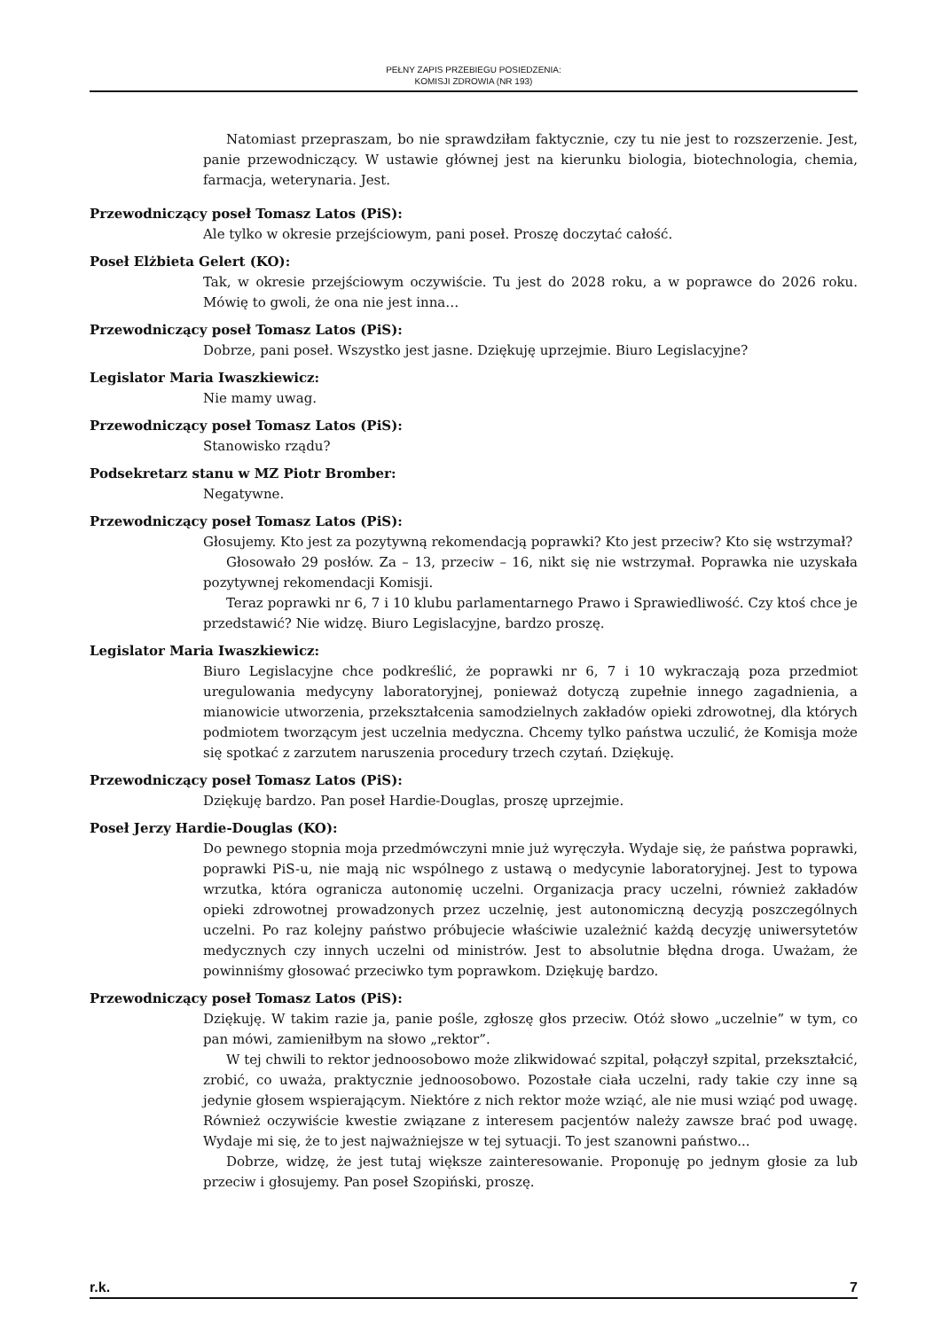PEŁNY ZAPIS PRZEBIEGU POSIEDZENIA:
KOMISJI ZDROWIA (NR 193)
Natomiast przepraszam, bo nie sprawdziłam faktycznie, czy tu nie jest to rozszerzenie. Jest, panie przewodniczący. W ustawie głównej jest na kierunku biologia, biotechnologia, chemia, farmacja, weterynaria. Jest.
Przewodniczący poseł Tomasz Latos (PiS):
Ale tylko w okresie przejściowym, pani poseł. Proszę doczytać całość.
Poseł Elżbieta Gelert (KO):
Tak, w okresie przejściowym oczywiście. Tu jest do 2028 roku, a w poprawce do 2026 roku. Mówię to gwoli, że ona nie jest inna…
Przewodniczący poseł Tomasz Latos (PiS):
Dobrze, pani poseł. Wszystko jest jasne. Dziękuję uprzejmie. Biuro Legislacyjne?
Legislator Maria Iwaszkiewicz:
Nie mamy uwag.
Przewodniczący poseł Tomasz Latos (PiS):
Stanowisko rządu?
Podsekretarz stanu w MZ Piotr Bromber:
Negatywne.
Przewodniczący poseł Tomasz Latos (PiS):
Głosujemy. Kto jest za pozytywną rekomendacją poprawki? Kto jest przeciw? Kto się wstrzymał?
Głosowało 29 posłów. Za – 13, przeciw – 16, nikt się nie wstrzymał. Poprawka nie uzyskała pozytywnej rekomendacji Komisji.
Teraz poprawki nr 6, 7 i 10 klubu parlamentarnego Prawo i Sprawiedliwość. Czy ktoś chce je przedstawić? Nie widzę. Biuro Legislacyjne, bardzo proszę.
Legislator Maria Iwaszkiewicz:
Biuro Legislacyjne chce podkreślić, że poprawki nr 6, 7 i 10 wykraczają poza przedmiot uregulowania medycyny laboratoryjnej, ponieważ dotyczą zupełnie innego zagadnienia, a mianowicie utworzenia, przekształcenia samodzielnych zakładów opieki zdrowotnej, dla których podmiotem tworzącym jest uczelnia medyczna. Chcemy tylko państwa uczulić, że Komisja może się spotkać z zarzutem naruszenia procedury trzech czytań. Dziękuję.
Przewodniczący poseł Tomasz Latos (PiS):
Dziękuję bardzo. Pan poseł Hardie-Douglas, proszę uprzejmie.
Poseł Jerzy Hardie-Douglas (KO):
Do pewnego stopnia moja przedmówczyni mnie już wyręczyła. Wydaje się, że państwa poprawki, poprawki PiS-u, nie mają nic wspólnego z ustawą o medycynie laboratoryjnej. Jest to typowa wrzutka, która ogranicza autonomię uczelni. Organizacja pracy uczelni, również zakładów opieki zdrowotnej prowadzonych przez uczelnię, jest autonomiczną decyzją poszczególnych uczelni. Po raz kolejny państwo próbujecie właściwie uzależnić każdą decyzję uniwersytetów medycznych czy innych uczelni od ministrów. Jest to absolutnie błędna droga. Uważam, że powinniśmy głosować przeciwko tym poprawkom. Dziękuję bardzo.
Przewodniczący poseł Tomasz Latos (PiS):
Dziękuję. W takim razie ja, panie pośle, zgłoszę głos przeciw. Otóż słowo „uczelnie” w tym, co pan mówi, zamieniłbym na słowo „rektor”.
W tej chwili to rektor jednoosobowo może zlikwidować szpital, połączył szpital, przekształcić, zrobić, co uważa, praktycznie jednoosobowo. Pozostałe ciała uczelni, rady takie czy inne są jedynie głosem wspierającym. Niektóre z nich rektor może wziąć, ale nie musi wziąć pod uwagę. Również oczywiście kwestie związane z interesem pacjentów należy zawsze brać pod uwagę. Wydaje mi się, że to jest najważniejsze w tej sytuacji. To jest szanowni państwo...
Dobrze, widzę, że jest tutaj większe zainteresowanie. Proponuję po jednym głosie za lub przeciw i głosujemy. Pan poseł Szopiński, proszę.
r.k. 7